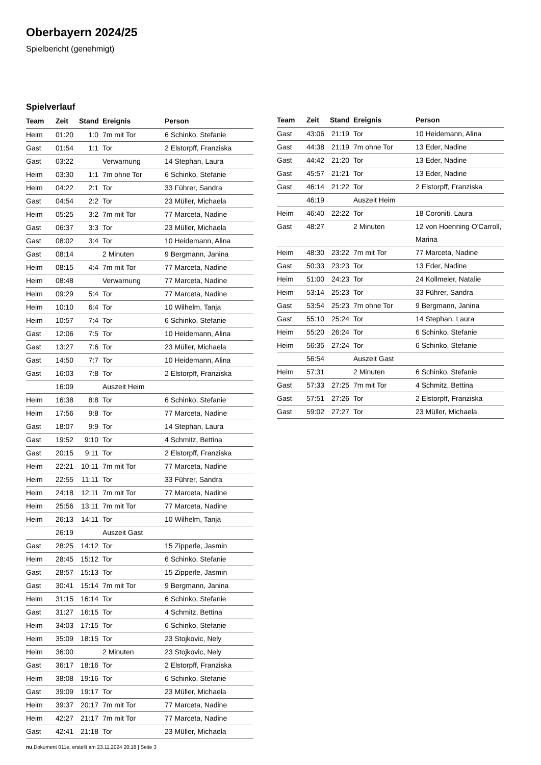Oberbayern 2024/25
Spielbericht (genehmigt)
Spielverlauf
| Team | Zeit | Stand | Ereignis | Person |
| --- | --- | --- | --- | --- |
| Heim | 01:20 | 1:0 | 7m mit Tor | 6 Schinko, Stefanie |
| Gast | 01:54 | 1:1 | Tor | 2 Elstorpff, Franziska |
| Gast | 03:22 | | Verwarnung | 14 Stephan, Laura |
| Heim | 03:30 | 1:1 | 7m ohne Tor | 6 Schinko, Stefanie |
| Heim | 04:22 | 2:1 | Tor | 33 Führer, Sandra |
| Gast | 04:54 | 2:2 | Tor | 23 Müller, Michaela |
| Heim | 05:25 | 3:2 | 7m mit Tor | 77 Marceta, Nadine |
| Gast | 06:37 | 3:3 | Tor | 23 Müller, Michaela |
| Gast | 08:02 | 3:4 | Tor | 10 Heidemann, Alina |
| Gast | 08:14 | | 2 Minuten | 9 Bergmann, Janina |
| Heim | 08:15 | 4:4 | 7m mit Tor | 77 Marceta, Nadine |
| Heim | 08:48 | | Verwarnung | 77 Marceta, Nadine |
| Heim | 09:29 | 5:4 | Tor | 77 Marceta, Nadine |
| Heim | 10:10 | 6:4 | Tor | 10 Wilhelm, Tanja |
| Heim | 10:57 | 7:4 | Tor | 6 Schinko, Stefanie |
| Gast | 12:06 | 7:5 | Tor | 10 Heidemann, Alina |
| Gast | 13:27 | 7:6 | Tor | 23 Müller, Michaela |
| Gast | 14:50 | 7:7 | Tor | 10 Heidemann, Alina |
| Gast | 16:03 | 7:8 | Tor | 2 Elstorpff, Franziska |
| | 16:09 | | Auszeit Heim | |
| Heim | 16:38 | 8:8 | Tor | 6 Schinko, Stefanie |
| Heim | 17:56 | 9:8 | Tor | 77 Marceta, Nadine |
| Gast | 18:07 | 9:9 | Tor | 14 Stephan, Laura |
| Gast | 19:52 | 9:10 | Tor | 4 Schmitz, Bettina |
| Gast | 20:15 | 9:11 | Tor | 2 Elstorpff, Franziska |
| Heim | 22:21 | 10:11 | 7m mit Tor | 77 Marceta, Nadine |
| Heim | 22:55 | 11:11 | Tor | 33 Führer, Sandra |
| Heim | 24:18 | 12:11 | 7m mit Tor | 77 Marceta, Nadine |
| Heim | 25:56 | 13:11 | 7m mit Tor | 77 Marceta, Nadine |
| Heim | 26:13 | 14:11 | Tor | 10 Wilhelm, Tanja |
| | 26:19 | | Auszeit Gast | |
| Gast | 28:25 | 14:12 | Tor | 15 Zipperle, Jasmin |
| Heim | 28:45 | 15:12 | Tor | 6 Schinko, Stefanie |
| Gast | 28:57 | 15:13 | Tor | 15 Zipperle, Jasmin |
| Gast | 30:41 | 15:14 | 7m mit Tor | 9 Bergmann, Janina |
| Heim | 31:15 | 16:14 | Tor | 6 Schinko, Stefanie |
| Gast | 31:27 | 16:15 | Tor | 4 Schmitz, Bettina |
| Heim | 34:03 | 17:15 | Tor | 6 Schinko, Stefanie |
| Heim | 35:09 | 18:15 | Tor | 23 Stojkovic, Nely |
| Heim | 36:00 | | 2 Minuten | 23 Stojkovic, Nely |
| Gast | 36:17 | 18:16 | Tor | 2 Elstorpff, Franziska |
| Heim | 38:08 | 19:16 | Tor | 6 Schinko, Stefanie |
| Gast | 39:09 | 19:17 | Tor | 23 Müller, Michaela |
| Heim | 39:37 | 20:17 | 7m mit Tor | 77 Marceta, Nadine |
| Heim | 42:27 | 21:17 | 7m mit Tor | 77 Marceta, Nadine |
| Gast | 42:41 | 21:18 | Tor | 23 Müller, Michaela |
| Team | Zeit | Stand | Ereignis | Person |
| --- | --- | --- | --- | --- |
| Gast | 43:06 | 21:19 | Tor | 10 Heidemann, Alina |
| Gast | 44:38 | 21:19 | 7m ohne Tor | 13 Eder, Nadine |
| Gast | 44:42 | 21:20 | Tor | 13 Eder, Nadine |
| Gast | 45:57 | 21:21 | Tor | 13 Eder, Nadine |
| Gast | 46:14 | 21:22 | Tor | 2 Elstorpff, Franziska |
| | 46:19 | | Auszeit Heim | |
| Heim | 46:40 | 22:22 | Tor | 18 Coroniti, Laura |
| Gast | 48:27 | | 2 Minuten | 12 von Hoenning O'Carroll, Marina |
| Heim | 48:30 | 23:22 | 7m mit Tor | 77 Marceta, Nadine |
| Gast | 50:33 | 23:23 | Tor | 13 Eder, Nadine |
| Heim | 51:00 | 24:23 | Tor | 24 Kollmeier, Natalie |
| Heim | 53:14 | 25:23 | Tor | 33 Führer, Sandra |
| Gast | 53:54 | 25:23 | 7m ohne Tor | 9 Bergmann, Janina |
| Gast | 55:10 | 25:24 | Tor | 14 Stephan, Laura |
| Heim | 55:20 | 26:24 | Tor | 6 Schinko, Stefanie |
| Heim | 56:35 | 27:24 | Tor | 6 Schinko, Stefanie |
| | 56:54 | | Auszeit Gast | |
| Heim | 57:31 | | 2 Minuten | 6 Schinko, Stefanie |
| Gast | 57:33 | 27:25 | 7m mit Tor | 4 Schmitz, Bettina |
| Gast | 57:51 | 27:26 | Tor | 2 Elstorpff, Franziska |
| Gast | 59:02 | 27:27 | Tor | 23 Müller, Michaela |
nu.Dokument 011e, erstellt am 23.11.2024 20:18 | Seite 3